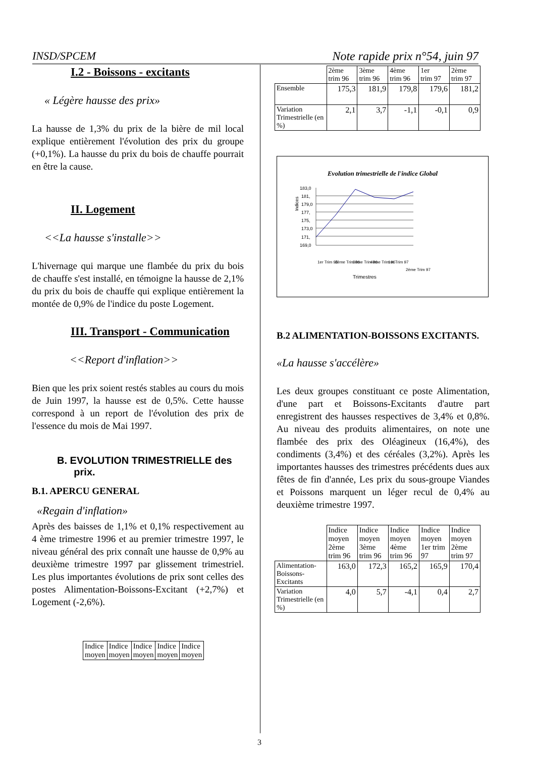INSD/SPCEM Note rapide prix n°54, juin 97
I.2 - Boissons - excitants
« Légère hausse des prix»
La hausse de 1,3% du prix de la bière de mil local explique entièrement l'évolution des prix du groupe (+0,1%). La hausse du prix du bois de chauffe pourrait en être la cause.
II. Logement
<<La hausse s'installe>>
L'hivernage qui marque une flambée du prix du bois de chauffe s'est installé, en témoigne la hausse de 2,1% du prix du bois de chauffe qui explique entièrement la montée de 0,9% de l'indice du poste Logement.
III. Transport - Communication
<<Report d'inflation>>
Bien que les prix soient restés stables au cours du mois de Juin 1997, la hausse est de 0,5%. Cette hausse correspond à un report de l'évolution des prix de l'essence du mois de Mai 1997.
B. EVOLUTION TRIMESTRIELLE des
prix.
B.1. APERCU GENERAL
«Regain d'inflation»
Après des baisses de 1,1% et 0,1% respectivement au 4 ème trimestre 1996 et au premier trimestre 1997, le niveau général des prix connaît une hausse de 0,9% au deuxième trimestre 1997 par glissement trimestriel. Les plus importantes évolutions de prix sont celles des postes Alimentation-Boissons-Excitant (+2,7%) et Logement (-2,6%).
| Indice moyen | Indice moyen | Indice moyen | Indice moyen | Indice moyen |
| | 2ème trim 96 | 3ème trim 96 | 4ème trim 96 | 1er trim 97 | 2ème trim 97 |
| Ensemble | 175,3 | 181,9 | 179,8 | 179,6 | 181,2 |
| Variation Trimestrielle (en %) | 2,1 | 3,7 | -1,1 | -0,1 | 0,9 |
Evolution trimestrielle de l'indice Global
Indices
183,0
181,
179,0
177,
175,
173,0
171,
169,0
Trimestres
1er Trim 96
2ème Trim 96
3ème Trim 96
4ème Trim 96
1er Trim 97
2ème Trim 97
B.2 ALIMENTATION-BOISSONS EXCITANTS.
«La hausse s'accélère»
Les deux groupes constituant ce poste Alimentation, d'une part et Boissons-Excitants d'autre part enregistrent des hausses respectives de 3,4% et 0,8%. Au niveau des produits alimentaires, on note une flambée des prix des Oléagineux (16,4%), des condiments (3,4%) et des céréales (3,2%). Après les importantes hausses des trimestres précédents dues aux fêtes de fin d'année, Les prix du sous-groupe Viandes et Poissons marquent un léger recul de 0,4% au deuxième trimestre 1997.
| | Indice moyen 2ème trim 96 | Indice moyen 3ème trim 96 | Indice moyen 4ème trim 96 | Indice moyen 1er trim 97 | Indice moyen 2ème trim 97 |
| Alimentation-Boissons-Excitants | 163,0 | 172,3 | 165,2 | 165,9 | 170,4 |
| Variation Trimestrielle (en %) | 4,0 | 5,7 | -4,1 | 0,4 | 2,7 |
3